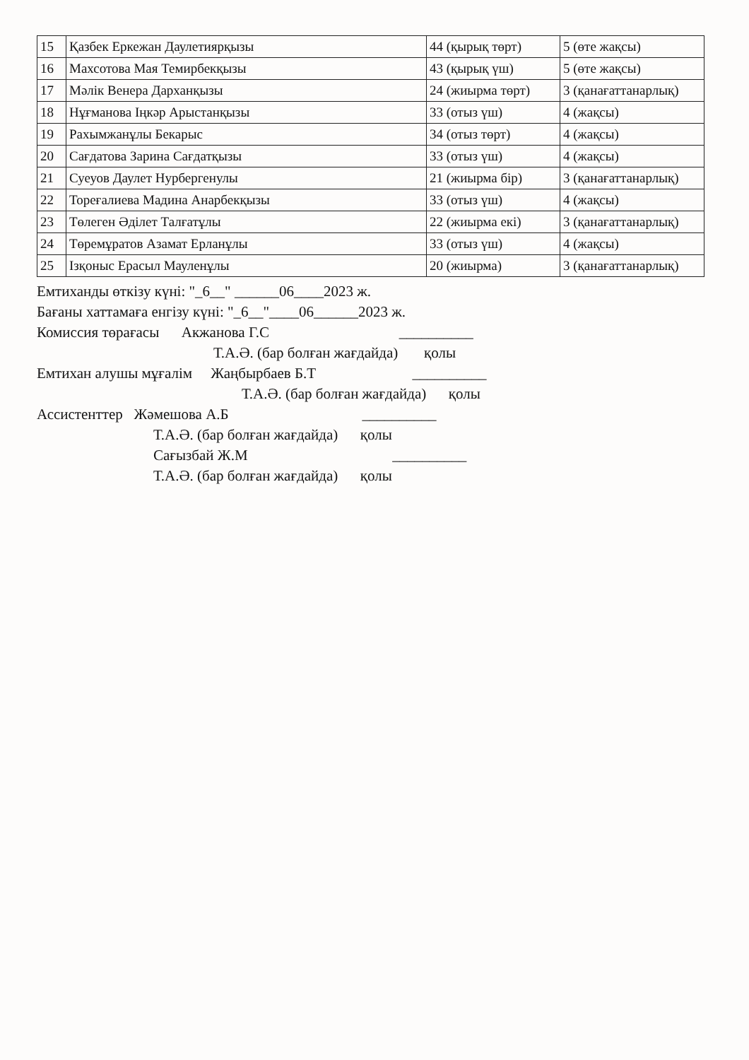| 15 | Қазбек Еркежан Даулетиярқызы | 44 (қырық төрт) | 5 (өте жақсы) |
| 16 | Махсотова Мая Темирбекқызы | 43 (қырық үш) | 5 (өте жақсы) |
| 17 | Мәлік Венера Дарханқызы | 24 (жиырма төрт) | 3 (қанағаттанарлық) |
| 18 | Нұғманова Іңкәр Арыстанқызы | 33 (отыз үш) | 4 (жақсы) |
| 19 | Рахымжанұлы Бекарыс | 34 (отыз төрт) | 4 (жақсы) |
| 20 | Сағдатова Зарина Сағдатқызы | 33 (отыз үш) | 4 (жақсы) |
| 21 | Суеуов Даулет Нурбергенулы | 21 (жиырма бір) | 3 (қанағаттанарлық) |
| 22 | Тореғалиева Мадина Анарбекқызы | 33 (отыз үш) | 4 (жақсы) |
| 23 | Төлеген Әділет Талғатұлы | 22 (жиырма екі) | 3 (қанағаттанарлық) |
| 24 | Төремұратов Азамат Ерланұлы | 33 (отыз үш) | 4 (жақсы) |
| 25 | Ізқоныс Ерасыл Мауленұлы | 20 (жиырма) | 3 (қанағаттанарлық) |
Емтиханды өткізу күні: "_6__" ______06____2023 ж.
Бағаны хаттамаға енгізу күні: "_6__"____06______2023 ж.
Комиссия төрағасы Акжанова Г.С __________
Т.А.Ә. (бар болған жағдайда) қолы
Емтихан алушы мұғалім Жаңбырбаев Б.Т __________
Т.А.Ә. (бар болған жағдайда) қолы
Ассистенттер Жәмешова А.Б __________
Т.А.Ә. (бар болған жағдайда) қолы
Сағызбай Ж.М __________
Т.А.Ә. (бар болған жағдайда) қолы